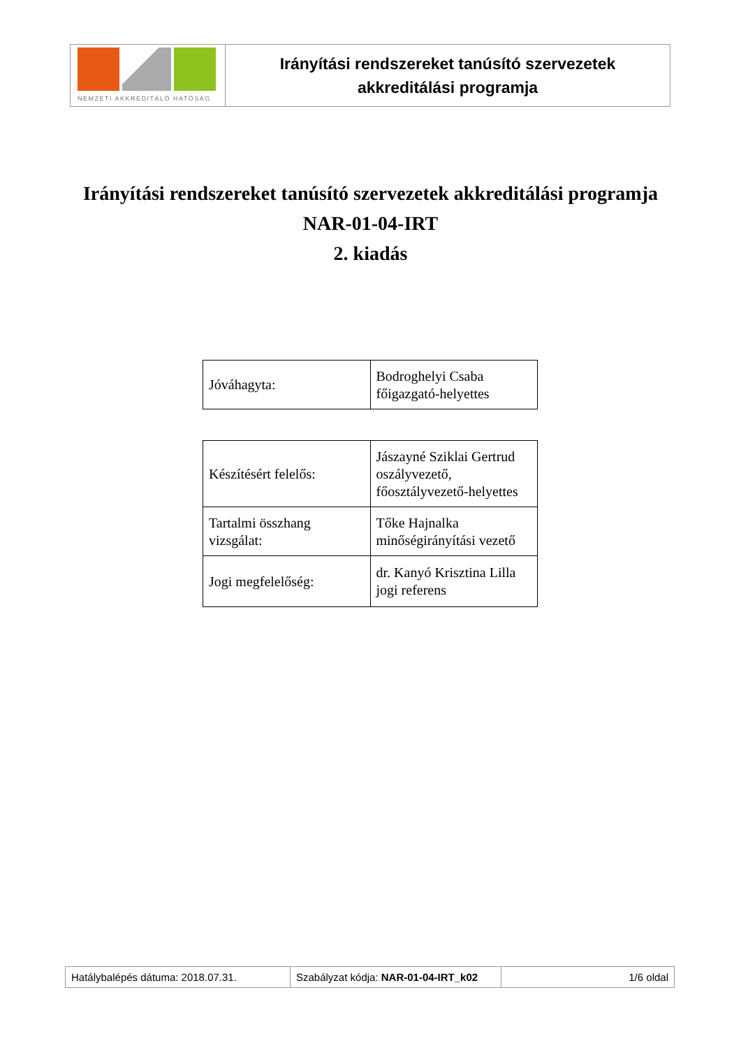NEMZETI AKKREDITÁLÓ HATÓSÁG
Irányítási rendszereket tanúsító szervezetek
akkreditálási programja
Irányítási rendszereket tanúsító szervezetek akkreditálási programja
NAR-01-04-IRT
2. kiadás
| Jóváhagyta: | Bodroghelyi Csaba főigazgató-helyettes |
| Készítésért felelős: | Jászayné Sziklai Gertrud oszályvezető, főosztályvezető-helyettes |
| Tartalmi összhang vizsgálat: | Tőke Hajnalka minőségirányítási vezető |
| Jogi megfelelőség: | dr. Kanyó Krisztina Lilla jogi referens |
| Hatálybalépés dátuma: 2018.07.31. | Szabályzat kódja: NAR-01-04-IRT_k02 | 1/6 oldal |